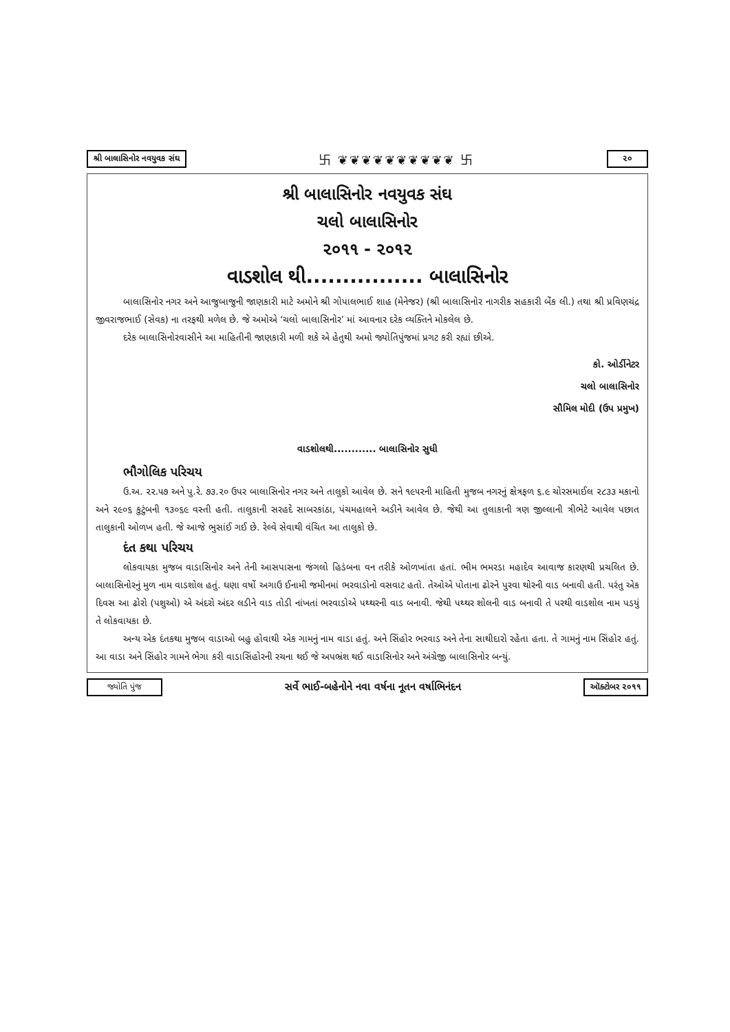શ્રી બાલાસિનોર નવયુવક સંઘ 卐 ❦❦❦❦❦❦❦❦❦❦ 卐 ૨૦
શ્રી બાલાસિનોર નવયુવક સંઘ
ચલો બાલાસિનોર
૨૦૧૧ - ૨૦૧૨
વાડશોલ થી................ બાલાસિનોર
બાલાસિનોર નગર અને આજુબાજુની જાણકારી માટે અમોને શ્રી ગોપાલભાઈ શાહ (મેનેજર) (શ્રી બાલાસિનોર નાગરીક સહકારી બેંક લી.) તથા શ્રી પ્રવિણચંદ્ર જીવરાજભાઈ (સેવક) ના તરફથી મળેલ છે. જે અમોએ ‘ચલો બાલાસિનોર’ માં આવનાર દરેક વ્યક્તિને મોકલેલ છે.
દરેક બાલાસિનોરવાસીને આ માહિતીની જાણકારી મળી શકે એ હેતુથી અમો જ્યોતિપુંજમાં પ્રગટ કરી રહ્યાં છીએ.
કો. ઓર્ડીનેટર
ચલો બાલાસિનોર
સૌમિલ મોદી (ઉપ પ્રમુખ)
વાડશોલથી............ બાલાસિનોર સુધી
ભૌગોલિક પરિચય
ઉ.અ. ૨૨.૫૭ અને પુ.રે. ૭૩.૨૦ ઉપર બાલાસિનોર નગર અને તાલુકો આવેલ છે. સને ૧૯૫૨ની માહિતી મુજબ નગરનું ક્ષેત્રફળ ૬.૯ ચોરસમાઈલ ૨૮૩૩ મકાનો અને ૨૯૦૬ કુટુંબની ૧૩૦૬૯ વસ્તી હતી. તાલુકાની સરહદે સાબરકાંઠા, પંચમહાલને અડીને આવેલ છે. જેથી આ તુલાકાની ત્રણ જીલ્લાની ત્રીભેટે આવેલ પછાત તાલુકાની ઓળખ હતી. જે આજે ભુસાંઈ ગઈ છે. રેલ્વે સેવાથી વંચિત આ તાલુકો છે.
દંત કથા પરિચય
લોકવાયકા મુજબ વાડાસિનોર અને તેની આસપાસના જંગલો હિડંબના વન તરીકે ઓળખાંતા હતાં. ભીમ ભમરડા મહાદેવ આવાજ કારણથી પ્રચલિત છે. બાલાસિનોરનું મુળ નામ વાડશોલ હતું. ઘણા વર્ષો અગાઉ ઈનામી જમીનમાં ભરવાડોનો વસવાટ હતો. તેઓએ પોતાના ઢોરને પુરવા થોરની વાડ બનાવી હતી. પરંતુ એક દિવસ આ ઢોરો (પશુઓ) એ અંદરો અંદર લડીને વાડ તોડી નાંખતાં ભરવાડોએ પથ્થરની વાડ બનાવી. જેથી પથ્થર શોલની વાડ બનાવી તે પરથી વાડશોલ નામ પડયું તે લોકવાયકા છે.
અન્ય એક દંતકથા મુજબ વાડાઓ બહુ હોવાથી એક ગામનું નામ વાડા હતું. અને સિંહોર ભરવાડ અને તેના સાથીદારો રહેતા હતા. તે ગામનું નામ સિંહોર હતું. આ વાડા અને સિંહોર ગામને ભેગા કરી વાડાસિંહોરની રચના થઈ જે અપભ્રંશ થઈ વાડાસિનોર અને અંગ્રેજી બાલાસિનોર બન્યું.
જ્યોતિ પુંજ સર્વે ભાઈ-બહેનોને નવા વર્ષના નૂતન વર્ષાભિનંદન ઑક્ટોબર ૨૦૧૧